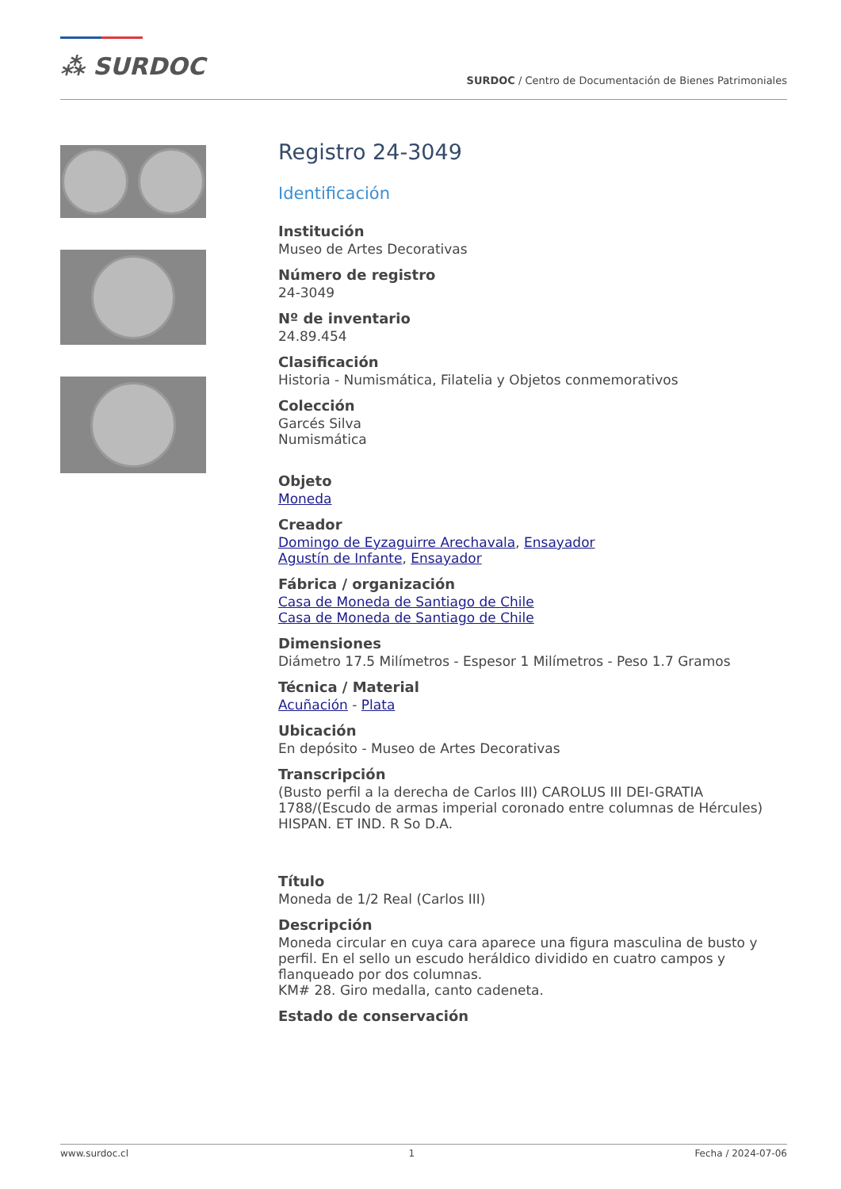⁂ SURDOC
SURDOC / Centro de Documentación de Bienes Patrimoniales
Registro 24-3049
Identificación
Institución
Museo de Artes Decorativas
Número de registro
24-3049
Nº de inventario
24.89.454
Clasificación
Historia - Numismática, Filatelia y Objetos conmemorativos
Colección
Garcés Silva
Numismática
Objeto
Moneda
Creador
Domingo de Eyzaguirre Arechavala, Ensayador
Agustín de Infante, Ensayador
Fábrica / organización
Casa de Moneda de Santiago de Chile
Casa de Moneda de Santiago de Chile
Dimensiones
Diámetro 17.5 Milímetros - Espesor 1 Milímetros - Peso 1.7 Gramos
Técnica / Material
Acuñación - Plata
Ubicación
En depósito - Museo de Artes Decorativas
Transcripción
(Busto perfil a la derecha de Carlos III) CAROLUS III DEI-GRATIA 1788/(Escudo de armas imperial coronado entre columnas de Hércules) HISPAN. ET IND. R So D.A.
Título
Moneda de 1/2 Real (Carlos III)
Descripción
Moneda circular en cuya cara aparece una figura masculina de busto y perfil. En el sello un escudo heráldico dividido en cuatro campos y flanqueado por dos columnas.
KM# 28. Giro medalla, canto cadeneta.
Estado de conservación
www.surdoc.cl 1 Fecha / 2024-07-06